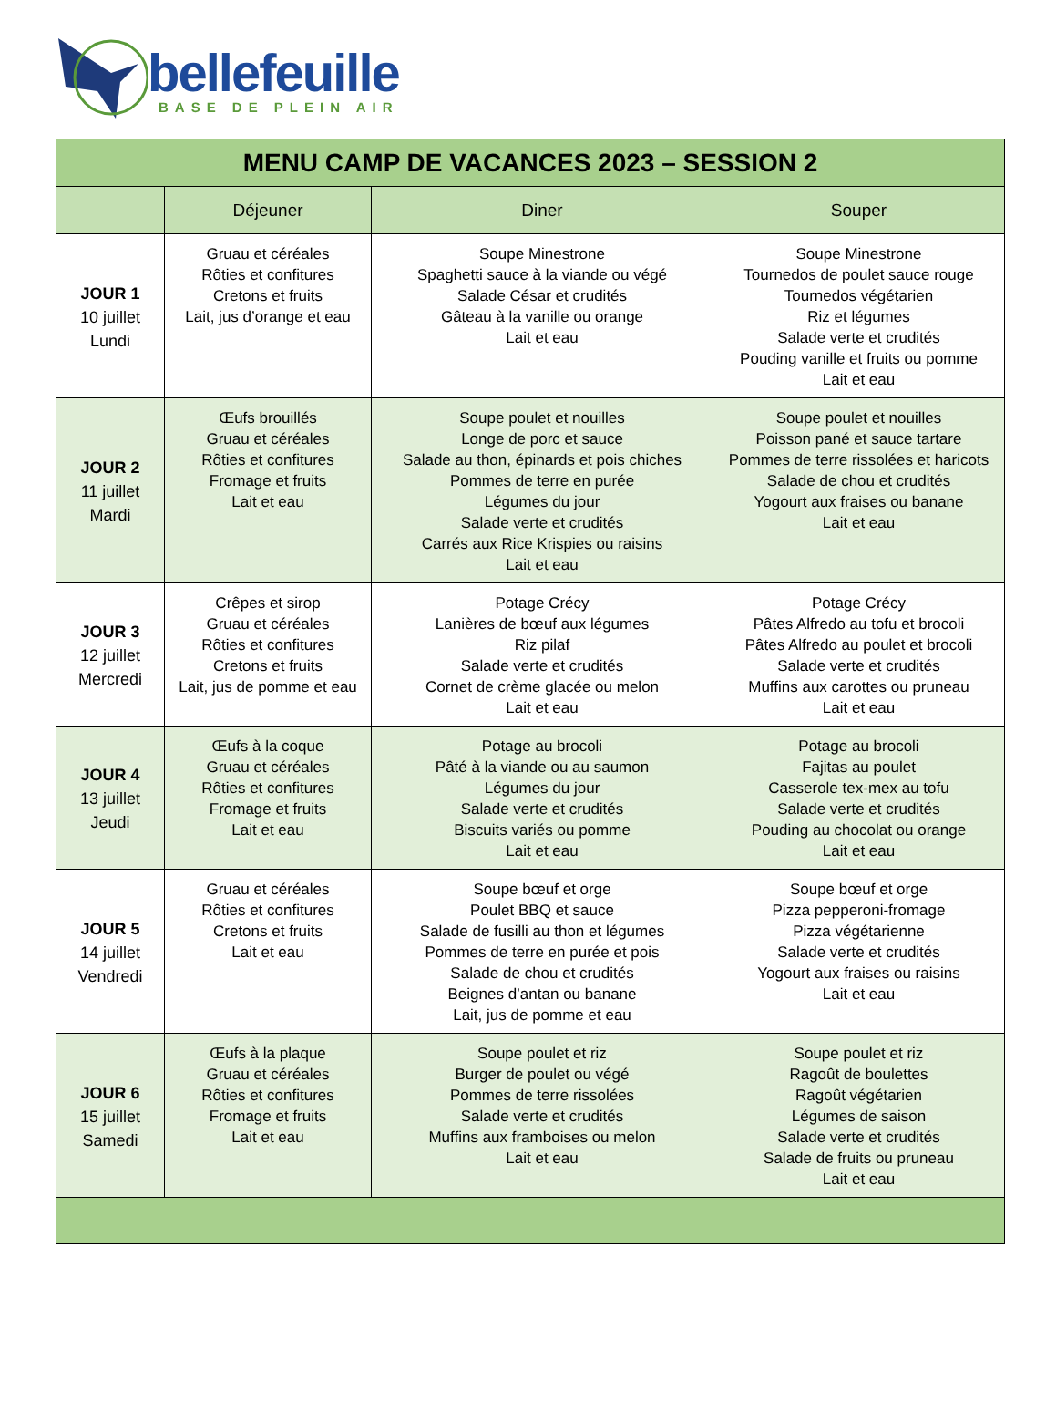bellefeuille
BASE DE PLEIN AIR
| MENU CAMP DE VACANCES 2023 – SESSION 2 | | | |
| --- | --- | --- | --- |
| | Déjeuner | Diner | Souper |
| JOUR 1 10 juillet Lundi | Gruau et céréales Rôties et confitures Cretons et fruits Lait, jus d’orange et eau | Soupe Minestrone Spaghetti sauce à la viande ou végé Salade César et crudités Gâteau à la vanille ou orange Lait et eau | Soupe Minestrone Tournedos de poulet sauce rouge Tournedos végétarien Riz et légumes Salade verte et crudités Pouding vanille et fruits ou pomme Lait et eau |
| JOUR 2 11 juillet Mardi | Œufs brouillés Gruau et céréales Rôties et confitures Fromage et fruits Lait et eau | Soupe poulet et nouilles Longe de porc et sauce Salade au thon, épinards et pois chiches Pommes de terre en purée Légumes du jour Salade verte et crudités Carrés aux Rice Krispies ou raisins Lait et eau | Soupe poulet et nouilles Poisson pané et sauce tartare Pommes de terre rissolées et haricots Salade de chou et crudités Yogourt aux fraises ou banane Lait et eau |
| JOUR 3 12 juillet Mercredi | Crêpes et sirop Gruau et céréales Rôties et confitures Cretons et fruits Lait, jus de pomme et eau | Potage Crécy Lanières de bœuf aux légumes Riz pilaf Salade verte et crudités Cornet de crème glacée ou melon Lait et eau | Potage Crécy Pâtes Alfredo au tofu et brocoli Pâtes Alfredo au poulet et brocoli Salade verte et crudités Muffins aux carottes ou pruneau Lait et eau |
| JOUR 4 13 juillet Jeudi | Œufs à la coque Gruau et céréales Rôties et confitures Fromage et fruits Lait et eau | Potage au brocoli Pâté à la viande ou au saumon Légumes du jour Salade verte et crudités Biscuits variés ou pomme Lait et eau | Potage au brocoli Fajitas au poulet Casserole tex-mex au tofu Salade verte et crudités Pouding au chocolat ou orange Lait et eau |
| JOUR 5 14 juillet Vendredi | Gruau et céréales Rôties et confitures Cretons et fruits Lait et eau | Soupe bœuf et orge Poulet BBQ et sauce Salade de fusilli au thon et légumes Pommes de terre en purée et pois Salade de chou et crudités Beignes d’antan ou banane Lait, jus de pomme et eau | Soupe bœuf et orge Pizza pepperoni-fromage Pizza végétarienne Salade verte et crudités Yogourt aux fraises ou raisins Lait et eau |
| JOUR 6 15 juillet Samedi | Œufs à la plaque Gruau et céréales Rôties et confitures Fromage et fruits Lait et eau | Soupe poulet et riz Burger de poulet ou végé Pommes de terre rissolées Salade verte et crudités Muffins aux framboises ou melon Lait et eau | Soupe poulet et riz Ragoût de boulettes Ragoût végétarien Légumes de saison Salade verte et crudités Salade de fruits ou pruneau Lait et eau |